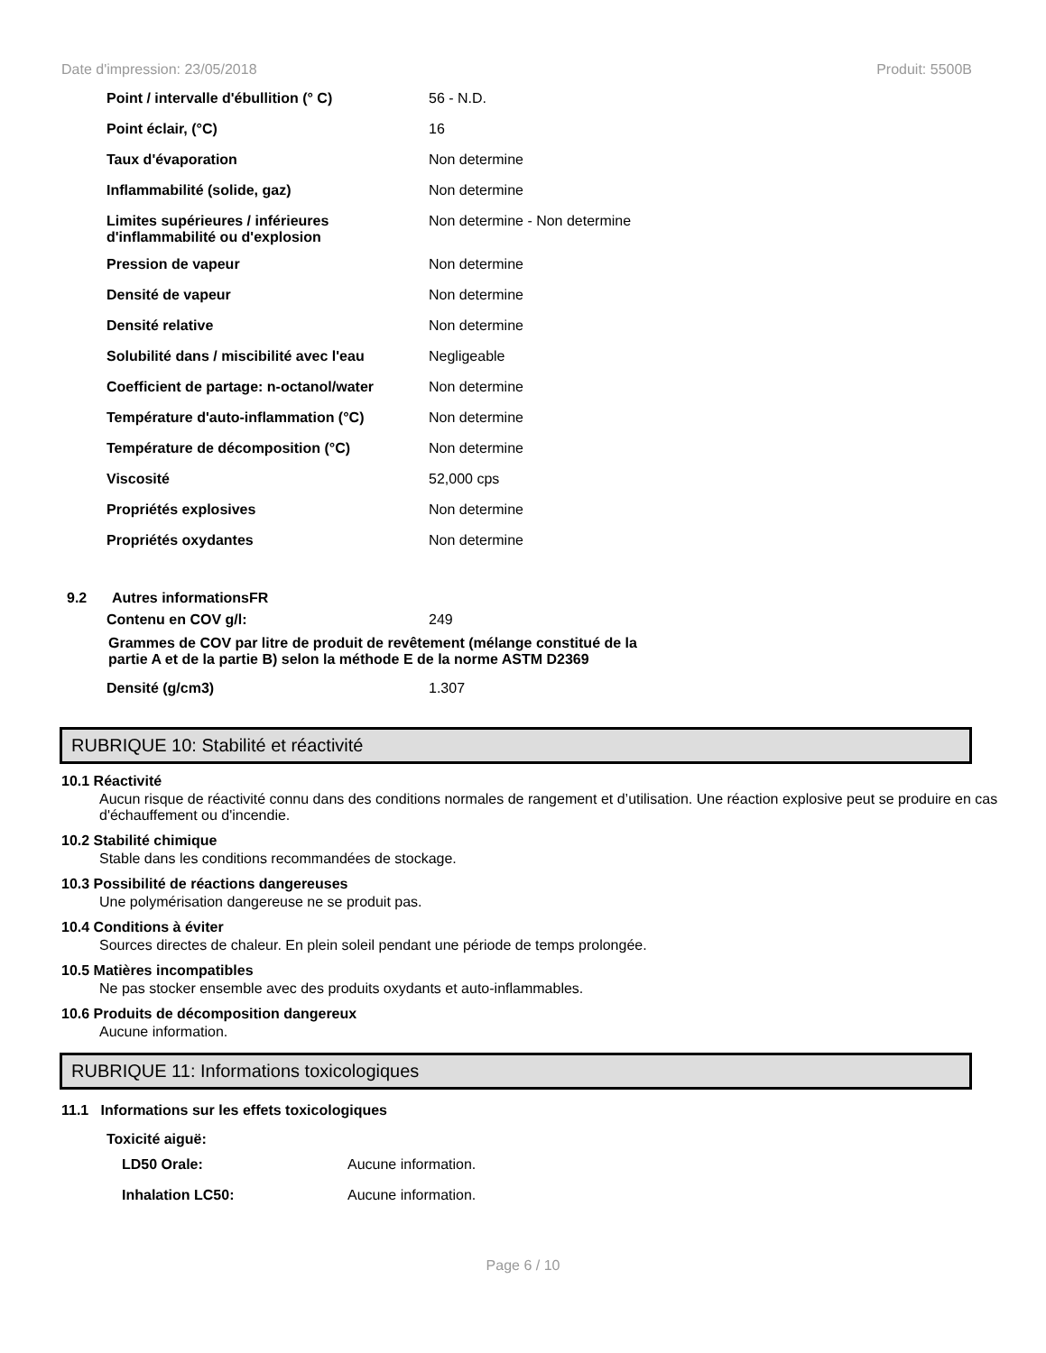Date d'impression: 23/05/2018 Produit: 5500B
| Point / intervalle d'ébullition (° C) | 56 - N.D. |
| Point éclair, (°C) | 16 |
| Taux d'évaporation | Non determine |
| Inflammabilité (solide, gaz) | Non determine |
| Limites supérieures / inférieures d'inflammabilité ou d'explosion | Non determine - Non determine |
| Pression de vapeur | Non determine |
| Densité de vapeur | Non determine |
| Densité relative | Non determine |
| Solubilité dans / miscibilité avec l'eau | Negligeable |
| Coefficient de partage: n-octanol/water | Non determine |
| Température d'auto-inflammation (°C) | Non determine |
| Température de décomposition (°C) | Non determine |
| Viscosité | 52,000 cps |
| Propriétés explosives | Non determine |
| Propriétés oxydantes | Non determine |
9.2 Autres informationsFR
| Contenu en COV g/l: | 249 |
Grammes de COV par litre de produit de revêtement (mélange constitué de la partie A et de la partie B) selon la méthode E de la norme ASTM D2369
| Densité (g/cm3) | 1.307 |
RUBRIQUE 10: Stabilité et réactivité
10.1 Réactivité
Aucun risque de réactivité connu dans des conditions normales de rangement et d’utilisation. Une réaction explosive peut se produire en cas d'échauffement ou d'incendie.
10.2 Stabilité chimique
Stable dans les conditions recommandées de stockage.
10.3 Possibilité de réactions dangereuses
Une polymérisation dangereuse ne se produit pas.
10.4 Conditions à éviter
Sources directes de chaleur. En plein soleil pendant une période de temps prolongée.
10.5 Matières incompatibles
Ne pas stocker ensemble avec des produits oxydants et auto-inflammables.
10.6 Produits de décomposition dangereux
Aucune information.
RUBRIQUE 11: Informations toxicologiques
11.1 Informations sur les effets toxicologiques
Toxicité aiguë:
| LD50 Orale: | Aucune information. |
| Inhalation LC50: | Aucune information. |
Page 6 / 10